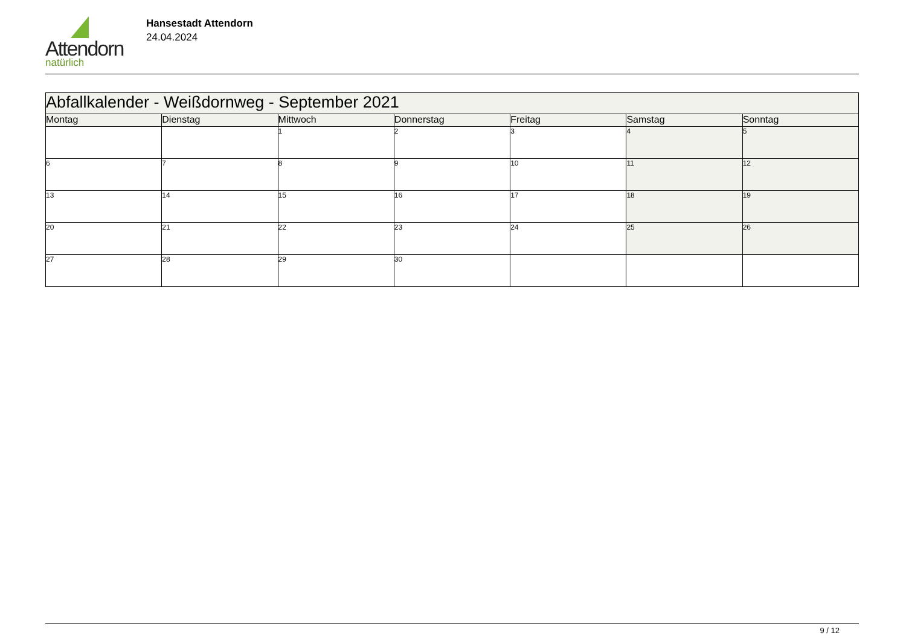Attendorn
natürlich
Hansestadt Attendorn
24.04.2024
| Abfallkalender - Weißdornweg - September 2021 | | | | | | |
| --- | --- | --- | --- | --- | --- | --- |
| Montag | Dienstag | Mittwoch | Donnerstag | Freitag | Samstag | Sonntag |
| | | 1 | 2 | 3 | 4 | 5 |
| 6 | 7 | 8 | 9 | 10 | 11 | 12 |
| 13 | 14 | 15 | 16 | 17 | 18 | 19 |
| 20 | 21 | 22 | 23 | 24 | 25 | 26 |
| 27 | 28 | 29 | 30 | | | |
9 / 12